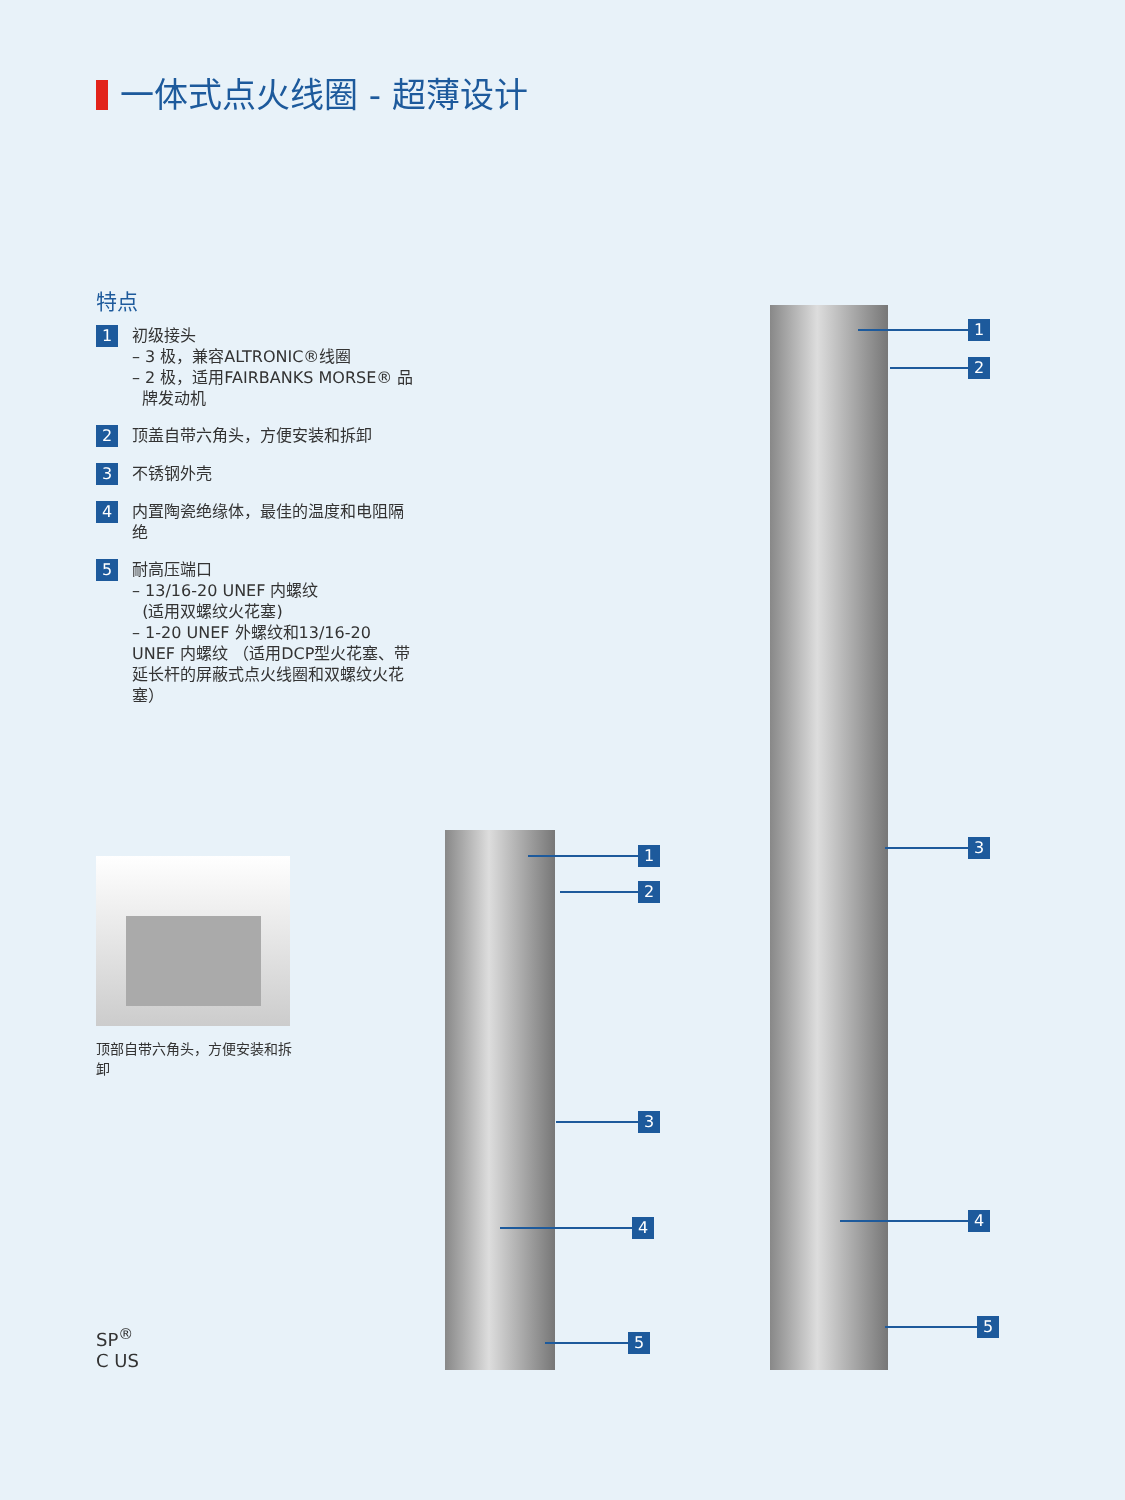一体式点火线圈 - 超薄设计
特点
1
初级接头
– 3 极，兼容ALTRONIC®线圈
– 2 极，适用FAIRBANKS MORSE® 品
牌发动机
2
顶盖自带六角头，方便安装和拆卸
3
不锈钢外壳
4
内置陶瓷绝缘体，最佳的温度和电阻隔绝
5
耐高压端口
– 13/16-20 UNEF 内螺纹
(适用双螺纹火花塞)
– 1-20 UNEF 外螺纹和13/16-20 UNEF 内螺纹 （适用DCP型火花塞、带延长杆的屏蔽式点火线圈和双螺纹火花塞）
顶部自带六角头，方便安装和拆卸
SP<sup>®</sup>
C US
1
2
3
4
5
1
2
3
4
5